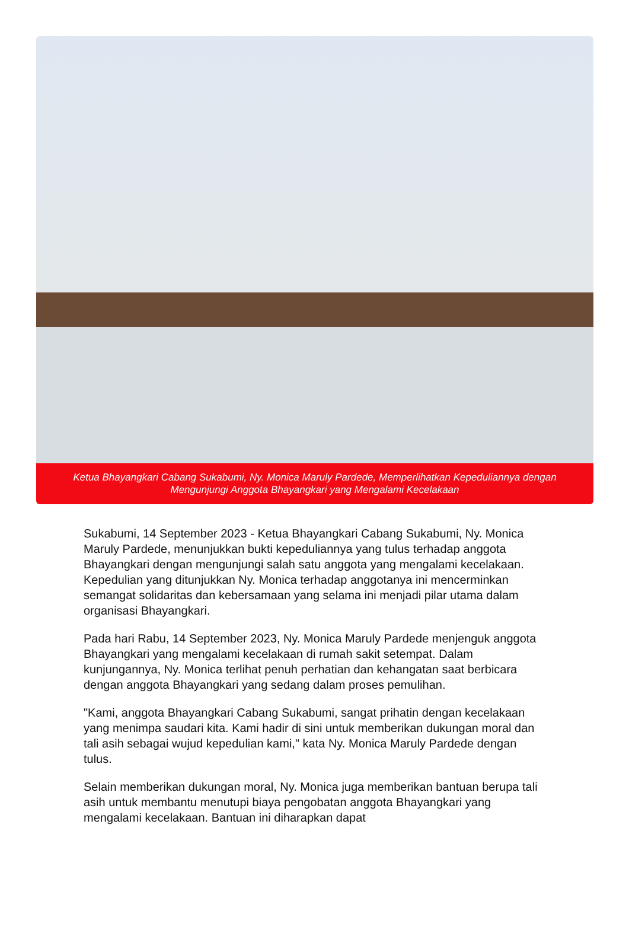Ketua Bhayangkari Cabang Sukabumi, Ny. Monica Maruly Pardede, Memperlihatkan Kepeduliannya dengan
Mengunjungi Anggota Bhayangkari yang Mengalami Kecelakaan
Sukabumi, 14 September 2023 - Ketua Bhayangkari Cabang Sukabumi, Ny. Monica Maruly Pardede, menunjukkan bukti kepeduliannya yang tulus terhadap anggota Bhayangkari dengan mengunjungi salah satu anggota yang mengalami kecelakaan. Kepedulian yang ditunjukkan Ny. Monica terhadap anggotanya ini mencerminkan semangat solidaritas dan kebersamaan yang selama ini menjadi pilar utama dalam organisasi Bhayangkari.
Pada hari Rabu, 14 September 2023, Ny. Monica Maruly Pardede menjenguk anggota Bhayangkari yang mengalami kecelakaan di rumah sakit setempat. Dalam kunjungannya, Ny. Monica terlihat penuh perhatian dan kehangatan saat berbicara dengan anggota Bhayangkari yang sedang dalam proses pemulihan.
"Kami, anggota Bhayangkari Cabang Sukabumi, sangat prihatin dengan kecelakaan yang menimpa saudari kita. Kami hadir di sini untuk memberikan dukungan moral dan tali asih sebagai wujud kepedulian kami," kata Ny. Monica Maruly Pardede dengan tulus.
Selain memberikan dukungan moral, Ny. Monica juga memberikan bantuan berupa tali asih untuk membantu menutupi biaya pengobatan anggota Bhayangkari yang mengalami kecelakaan. Bantuan ini diharapkan dapat